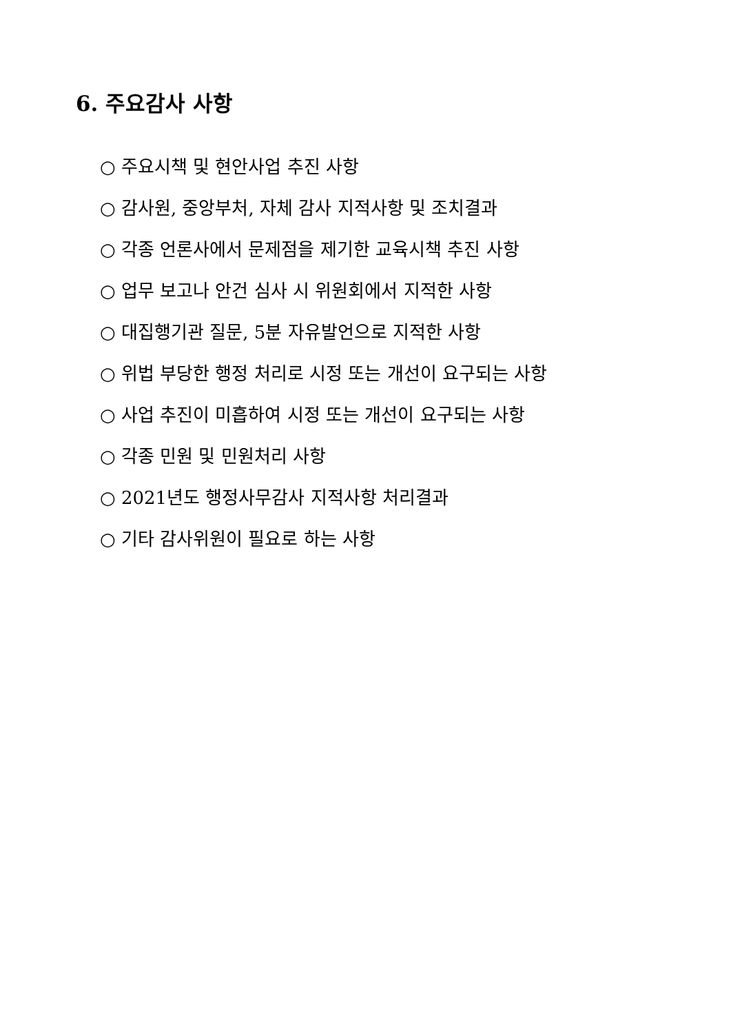6. 주요감사 사항
○ 주요시책 및 현안사업 추진 사항
○ 감사원, 중앙부처, 자체 감사 지적사항 및 조치결과
○ 각종 언론사에서 문제점을 제기한 교육시책 추진 사항
○ 업무 보고나 안건 심사 시 위원회에서 지적한 사항
○ 대집행기관 질문, 5분 자유발언으로 지적한 사항
○ 위법 부당한 행정 처리로 시정 또는 개선이 요구되는 사항
○ 사업 추진이 미흡하여 시정 또는 개선이 요구되는 사항
○ 각종 민원 및 민원처리 사항
○ 2021년도 행정사무감사 지적사항 처리결과
○ 기타 감사위원이 필요로 하는 사항